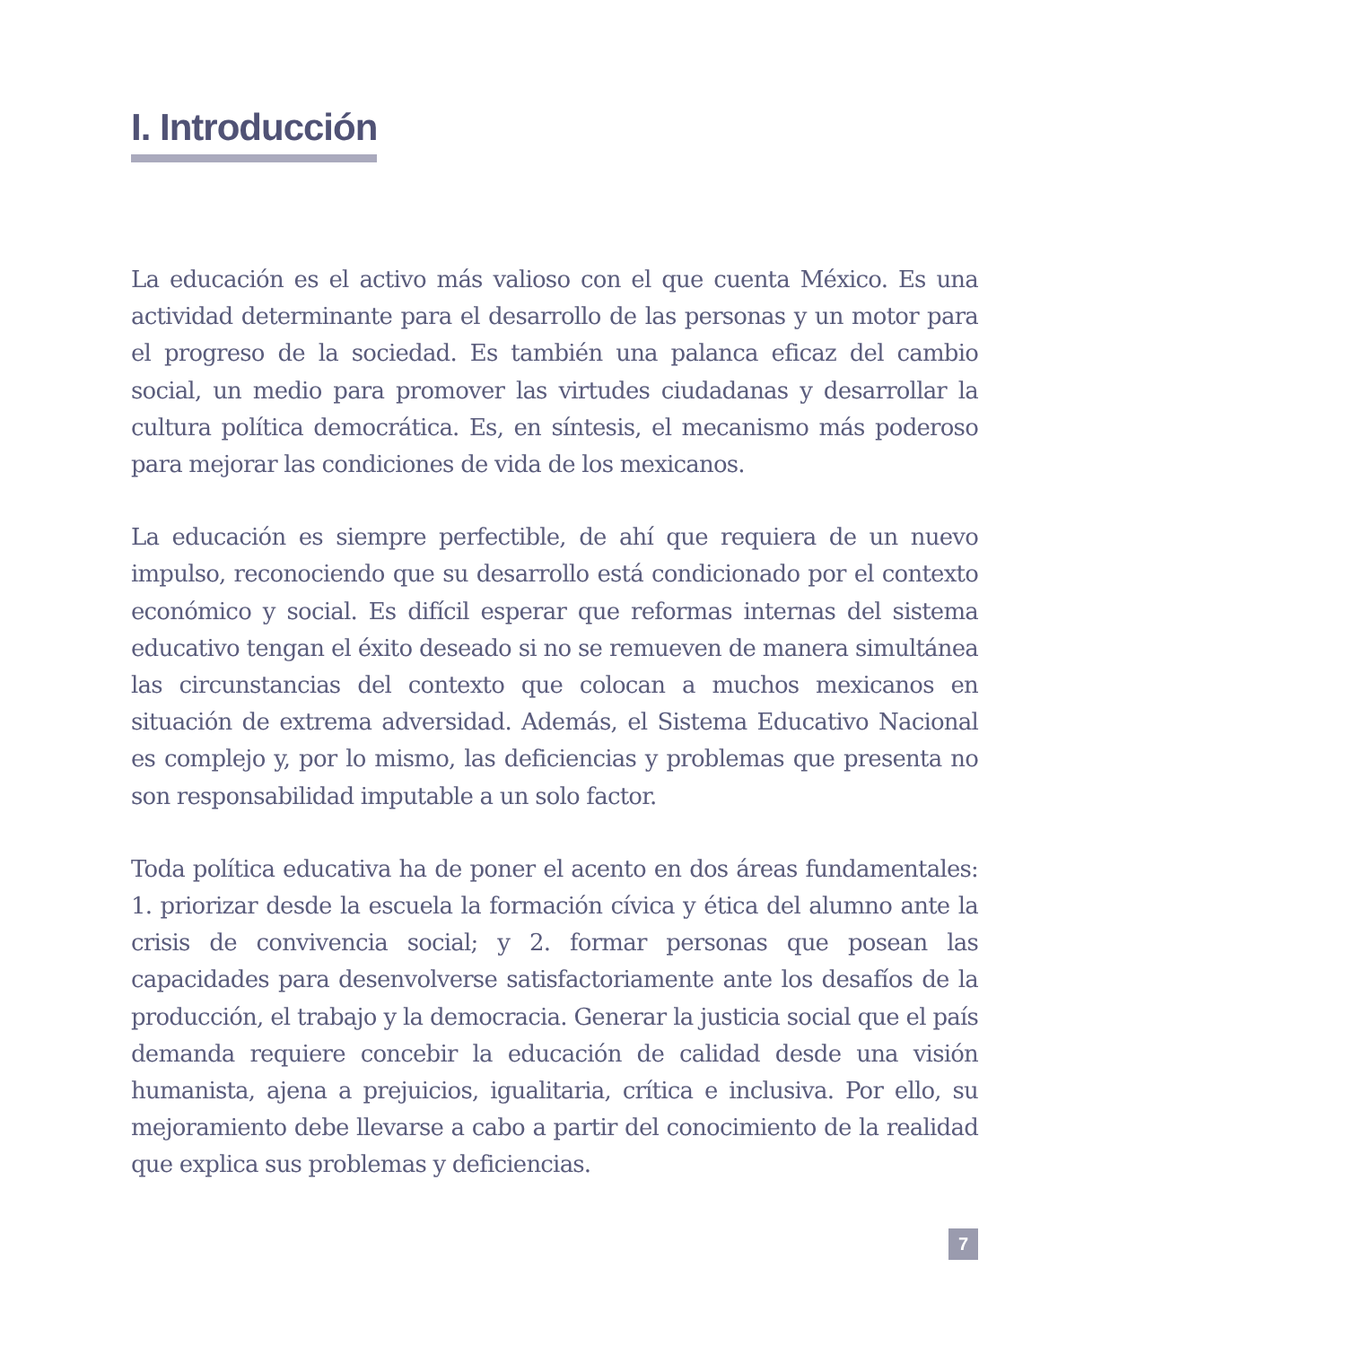I. Introducción
La educación es el activo más valioso con el que cuenta México. Es una actividad determinante para el desarrollo de las personas y un motor para el progreso de la sociedad. Es también una palanca eficaz del cambio social, un medio para promover las virtudes ciudadanas y desarrollar la cultura política democrática. Es, en síntesis, el mecanismo más poderoso para mejorar las condiciones de vida de los mexicanos.
La educación es siempre perfectible, de ahí que requiera de un nuevo impulso, reconociendo que su desarrollo está condicionado por el contexto económico y social. Es difícil esperar que reformas internas del sistema educativo tengan el éxito deseado si no se remueven de manera simultánea las circunstancias del contexto que colocan a muchos mexicanos en situación de extrema adversidad. Además, el Sistema Educativo Nacional es complejo y, por lo mismo, las deficiencias y problemas que presenta no son responsabilidad imputable a un solo factor.
Toda política educativa ha de poner el acento en dos áreas fundamentales: 1. priorizar desde la escuela la formación cívica y ética del alumno ante la crisis de convivencia social; y 2. formar personas que posean las capacidades para desenvolverse satisfactoriamente ante los desafíos de la producción, el trabajo y la democracia. Generar la justicia social que el país demanda requiere concebir la educación de calidad desde una visión humanista, ajena a prejuicios, igualitaria, crítica e inclusiva. Por ello, su mejoramiento debe llevarse a cabo a partir del conocimiento de la realidad que explica sus problemas y deficiencias.
7